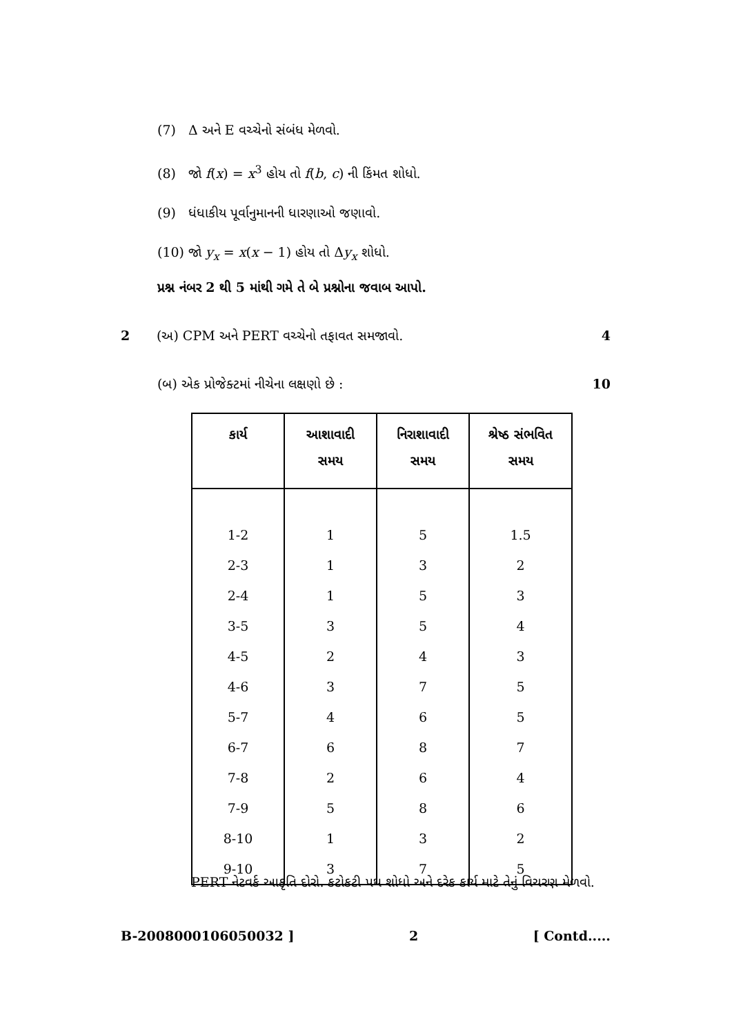(7) Δ અને E વચ્ચેનો સંબંધ મેળવો.
(8) જો f(x) = x<sup>3</sup> હોય તો f(b, c) ની કિંમત શોધો.
(9) ધંધાકીય પૂર્વાનુમાનની ધારણાઓ જણાવો.
(10) જો y<sub>x</sub> = x(x − 1) હોય તો Δy<sub>x</sub> શોધો.
પ્રશ્ન નંબર 2 થી 5 માંથી ગમે તે બે પ્રશ્નોના જવાબ આપો.
2 (અ) CPM અને PERT વચ્ચેનો તફાવત સમજાવો. 4
(બ) એક પ્રોજેક્ટમાં નીચેના લક્ષણો છે : 10
| કાર્ય | આશાવાદી સમય | નિરાશાવાદી સમય | શ્રેષ્ઠ સંભવિત સમય |
| --- | --- | --- | --- |
| 1-2 | 1 | 5 | 1.5 |
| 2-3 | 1 | 3 | 2 |
| 2-4 | 1 | 5 | 3 |
| 3-5 | 3 | 5 | 4 |
| 4-5 | 2 | 4 | 3 |
| 4-6 | 3 | 7 | 5 |
| 5-7 | 4 | 6 | 5 |
| 6-7 | 6 | 8 | 7 |
| 7-8 | 2 | 6 | 4 |
| 7-9 | 5 | 8 | 6 |
| 8-10 | 1 | 3 | 2 |
| 9-10 | 3 | 7 | 5 |
PERT નેટવર્ક આકૃતિ દોરો. કટોકટી પથ શોધો અને દરેક કાર્ય માટે તેનું વિચરણ મેળવો.
B-2008000106050032 ] 2 [ Contd.....